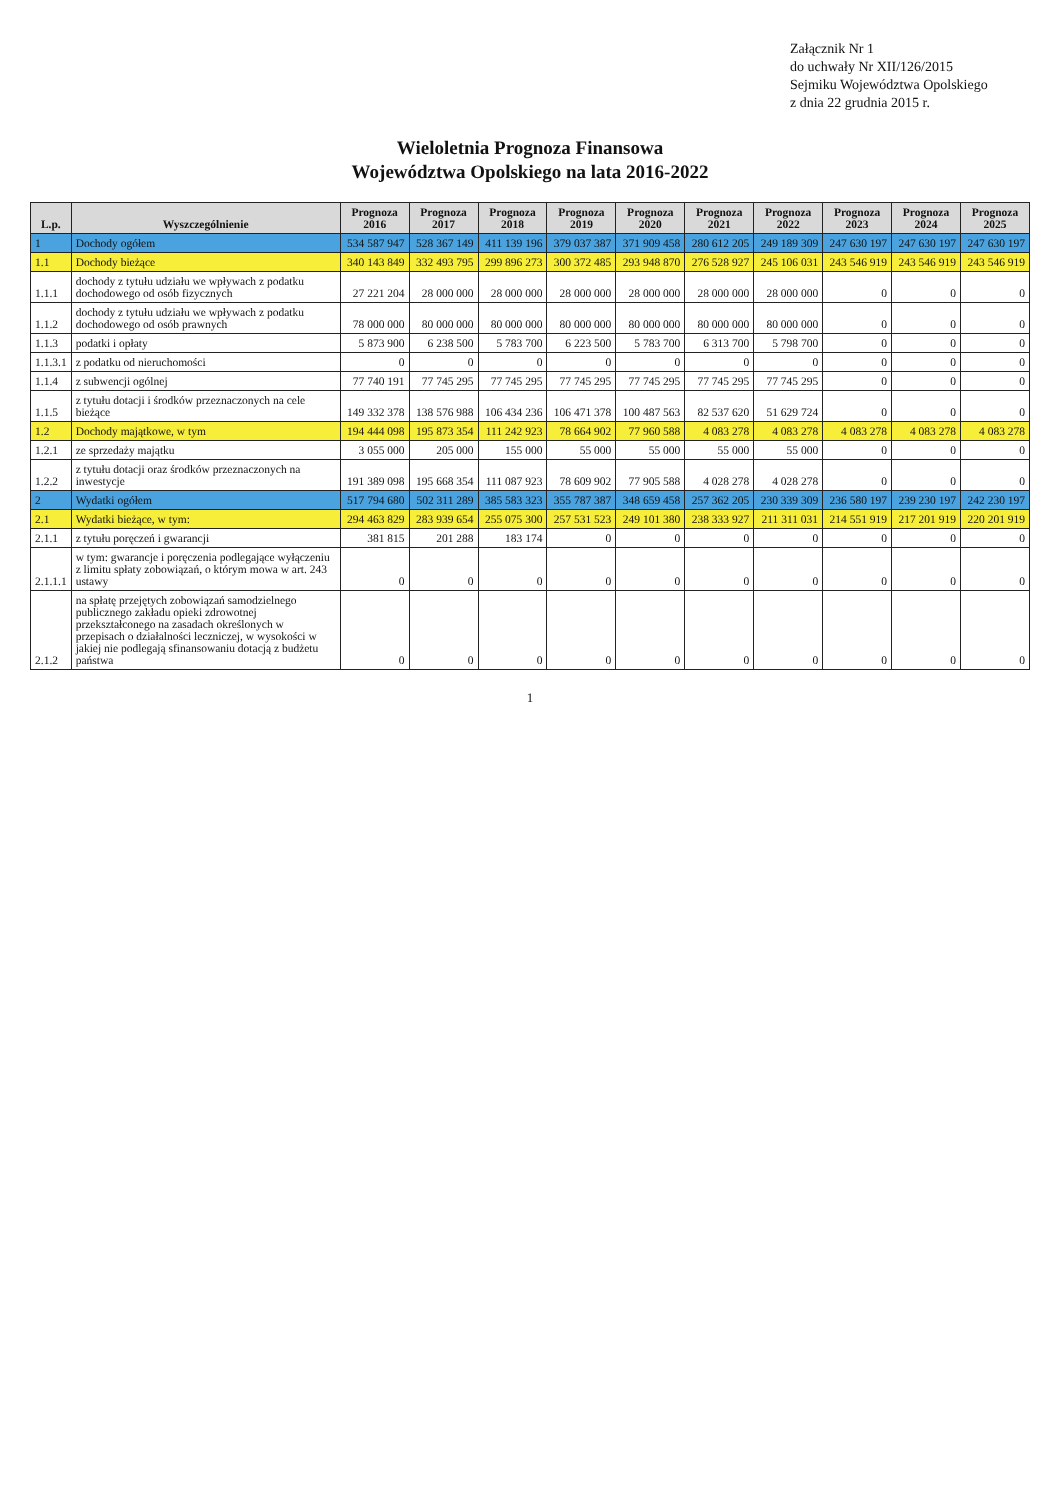Załącznik Nr 1
do uchwały Nr XII/126/2015
Sejmiku Województwa Opolskiego
z dnia 22 grudnia 2015 r.
Wieloletnia Prognoza Finansowa
Województwa Opolskiego na lata 2016-2022
| L.p. | Wyszczególnienie | Prognoza 2016 | Prognoza 2017 | Prognoza 2018 | Prognoza 2019 | Prognoza 2020 | Prognoza 2021 | Prognoza 2022 | Prognoza 2023 | Prognoza 2024 | Prognoza 2025 |
| --- | --- | --- | --- | --- | --- | --- | --- | --- | --- | --- | --- |
| 1 | Dochody ogółem | 534 587 947 | 528 367 149 | 411 139 196 | 379 037 387 | 371 909 458 | 280 612 205 | 249 189 309 | 247 630 197 | 247 630 197 | 247 630 197 |
| 1.1 | Dochody bieżące | 340 143 849 | 332 493 795 | 299 896 273 | 300 372 485 | 293 948 870 | 276 528 927 | 245 106 031 | 243 546 919 | 243 546 919 | 243 546 919 |
| 1.1.1 | dochody z tytułu udziału we wpływach z podatku dochodowego od osób fizycznych | 27 221 204 | 28 000 000 | 28 000 000 | 28 000 000 | 28 000 000 | 28 000 000 | 28 000 000 | 0 | 0 | 0 |
| 1.1.2 | dochody z tytułu udziału we wpływach z podatku dochodowego od osób prawnych | 78 000 000 | 80 000 000 | 80 000 000 | 80 000 000 | 80 000 000 | 80 000 000 | 80 000 000 | 0 | 0 | 0 |
| 1.1.3 | podatki i opłaty | 5 873 900 | 6 238 500 | 5 783 700 | 6 223 500 | 5 783 700 | 6 313 700 | 5 798 700 | 0 | 0 | 0 |
| 1.1.3.1 | z podatku od nieruchomości | 0 | 0 | 0 | 0 | 0 | 0 | 0 | 0 | 0 | 0 |
| 1.1.4 | z subwencji ogólnej | 77 740 191 | 77 745 295 | 77 745 295 | 77 745 295 | 77 745 295 | 77 745 295 | 77 745 295 | 0 | 0 | 0 |
| 1.1.5 | z tytułu dotacji i środków przeznaczonych na cele bieżące | 149 332 378 | 138 576 988 | 106 434 236 | 106 471 378 | 100 487 563 | 82 537 620 | 51 629 724 | 0 | 0 | 0 |
| 1.2 | Dochody majątkowe, w tym | 194 444 098 | 195 873 354 | 111 242 923 | 78 664 902 | 77 960 588 | 4 083 278 | 4 083 278 | 4 083 278 | 4 083 278 | 4 083 278 |
| 1.2.1 | ze sprzedaży majątku | 3 055 000 | 205 000 | 155 000 | 55 000 | 55 000 | 55 000 | 55 000 | 0 | 0 | 0 |
| 1.2.2 | z tytułu dotacji oraz środków przeznaczonych na inwestycje | 191 389 098 | 195 668 354 | 111 087 923 | 78 609 902 | 77 905 588 | 4 028 278 | 4 028 278 | 0 | 0 | 0 |
| 2 | Wydatki ogółem | 517 794 680 | 502 311 289 | 385 583 323 | 355 787 387 | 348 659 458 | 257 362 205 | 230 339 309 | 236 580 197 | 239 230 197 | 242 230 197 |
| 2.1 | Wydatki bieżące, w tym: | 294 463 829 | 283 939 654 | 255 075 300 | 257 531 523 | 249 101 380 | 238 333 927 | 211 311 031 | 214 551 919 | 217 201 919 | 220 201 919 |
| 2.1.1 | z tytułu poręczeń i gwarancji | 381 815 | 201 288 | 183 174 | 0 | 0 | 0 | 0 | 0 | 0 | 0 |
| 2.1.1.1 | w tym: gwarancje i poręczenia podlegające wyłączeniu z limitu spłaty zobowiązań, o którym mowa w art. 243 ustawy | 0 | 0 | 0 | 0 | 0 | 0 | 0 | 0 | 0 | 0 |
| 2.1.2 | na spłatę przejętych zobowiązań samodzielnego publicznego zakładu opieki zdrowotnej przekształconego na zasadach określonych w przepisach o działalności leczniczej, w wysokości w jakiej nie podlegają sfinansowaniu dotacją z budżetu państwa | 0 | 0 | 0 | 0 | 0 | 0 | 0 | 0 | 0 | 0 |
1